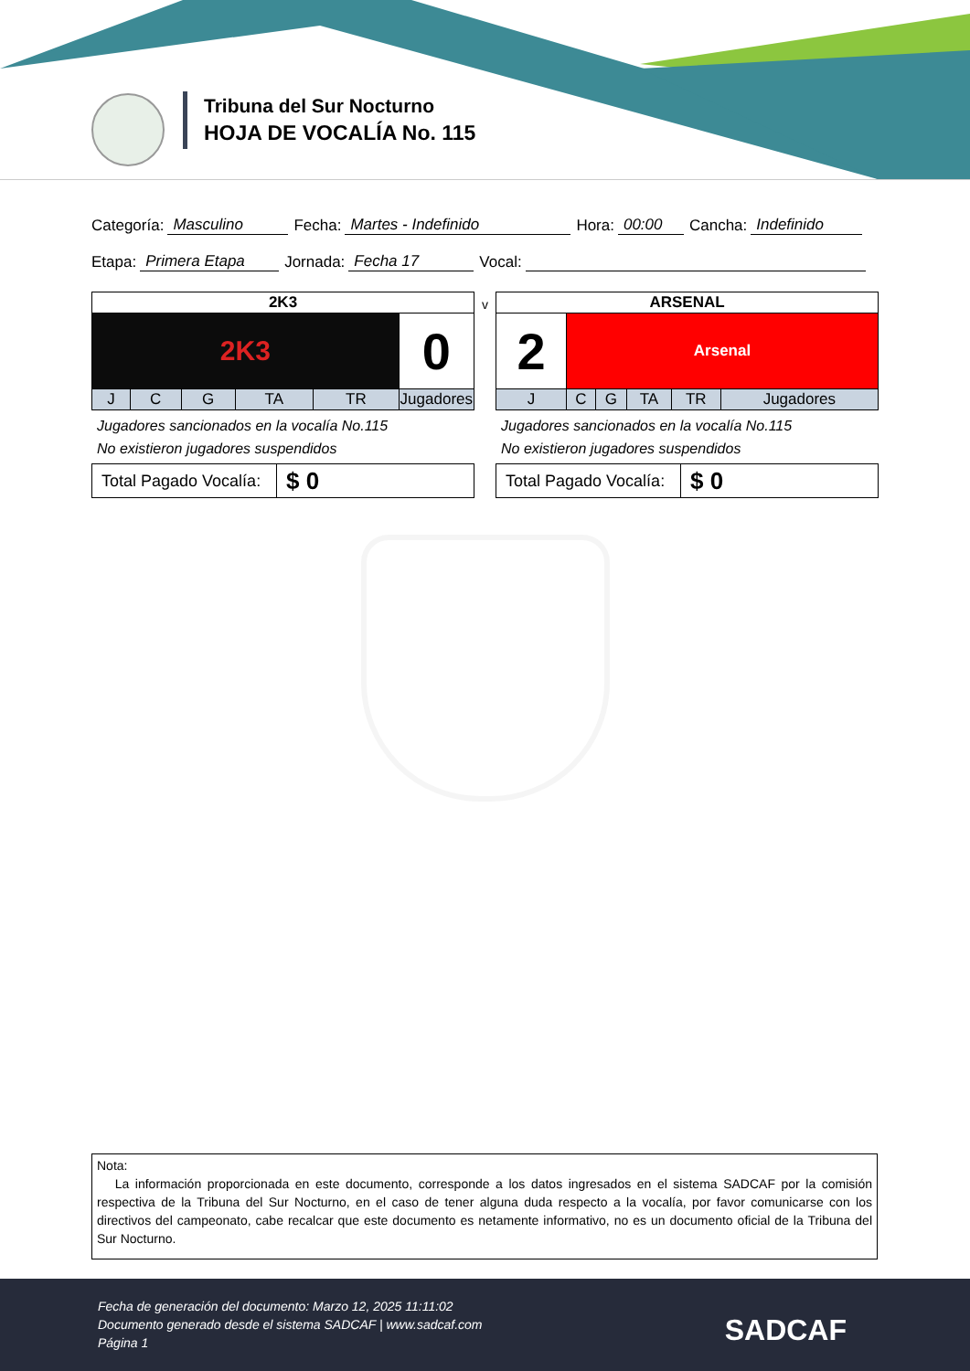Tribuna del Sur Nocturno
HOJA DE VOCALÍA No. 115
Categoría: Masculino Fecha: Martes - Indefinido Hora: 00:00 Cancha: Indefinido
Etapa: Primera Etapa Jornada: Fecha 17 Vocal:
| 2K3 | | | | | |
| 2K3 | | | | | 0 |
| J | C | G | TA | TR | Jugadores |
Jugadores sancionados en la vocalía No.115
No existieron jugadores suspendidos
| Total Pagado Vocalía: | $ 0 |
v
| ARSENAL | | | | | |
| 2 | Arsenal | | | | |
| J | C | G | TA | TR | Jugadores |
Jugadores sancionados en la vocalía No.115
No existieron jugadores suspendidos
| Total Pagado Vocalía: | $ 0 |
Nota:
La información proporcionada en este documento, corresponde a los datos ingresados en el sistema SADCAF por la comisión respectiva de la Tribuna del Sur Nocturno, en el caso de tener alguna duda respecto a la vocalía, por favor comunicarse con los directivos del campeonato, cabe recalcar que este documento es netamente informativo, no es un documento oficial de la Tribuna del Sur Nocturno.
Fecha de generación del documento: Marzo 12, 2025 11:11:02
Documento generado desde el sistema SADCAF | www.sadcaf.com
Página 1
SADCAF